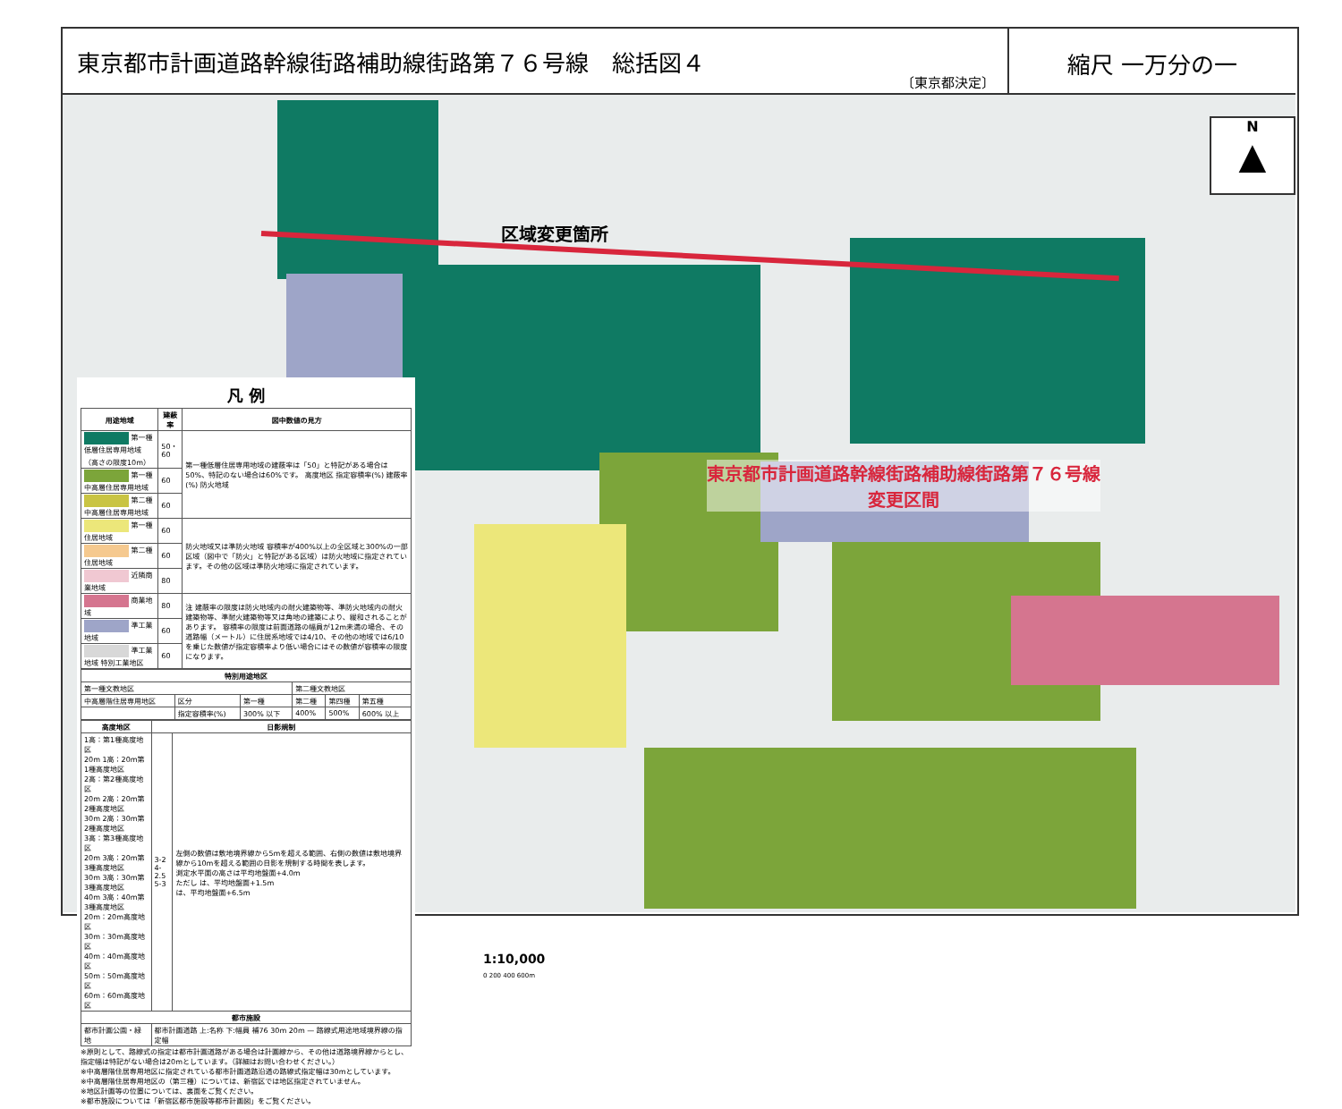東京都市計画道路幹線街路補助線街路第７６号線　総括図４
〔東京都決定〕
縮尺 一万分の一
区域変更箇所
東京都市計画道路幹線街路補助線街路第７６号線
変更区間
1:10,000
0 200 400 600m
N
▲
凡 例
| 用途地域 | 建蔽率 | 図中数値の見方 |
| --- | --- | --- |
| 第一種低層住居専用地域（高さの限度10m） | 50・60 | 第一種低層住居専用地域の建蔽率は「50」と特記がある場合は50%、特記のない場合は60%です。 高度地区 指定容積率(%) 建蔽率(%) 防火地域 |
| 第一種中高層住居専用地域 | 60 | |
| 第二種中高層住居専用地域 | 60 | |
| 第一種住居地域 | 60 | 防火地域又は準防火地域 容積率が400%以上の全区域と300%の一部区域（図中で「防火」と特記がある区域）は防火地域に指定されています。その他の区域は準防火地域に指定されています。 |
| 第二種住居地域 | 60 | |
| 近隣商業地域 | 80 | |
| 商業地域 | 80 | 注 建蔽率の限度は防火地域内の耐火建築物等、準防火地域内の耐火建築物等、準耐火建築物等又は角地の建築により、緩和されることがあります。 容積率の限度は前面道路の幅員が12m未満の場合、その道路幅（メートル）に住居系地域では4/10、その他の地域では6/10を乗じた数値が指定容積率より低い場合にはその数値が容積率の限度になります。 |
| 準工業地域 | 60 | |
| 準工業地域 特別工業地区 | 60 | |
| 特別用途地区 | | | | | |
| --- | --- | --- | --- | --- | --- |
| 第一種文教地区 | | | 第二種文教地区 | | |
| 中高層階住居専用地区 | 区分 | 第一種 | 第二種 | 第四種 | 第五種 |
| | 指定容積率(%) | 300% 以下 | 400% | 500% | 600% 以上 |
| 高度地区 | 日影規制 | |
| --- | --- | --- |
| 1高：第1種高度地区 20m 1高：20m第1種高度地区 2高：第2種高度地区 20m 2高：20m第2種高度地区 30m 2高：30m第2種高度地区 3高：第3種高度地区 20m 3高：20m第3種高度地区 30m 3高：30m第3種高度地区 40m 3高：40m第3種高度地区 20m：20m高度地区 30m：30m高度地区 40m：40m高度地区 50m：50m高度地区 60m：60m高度地区 | 3-2 4-2.5 5-3 | 左側の数値は敷地境界線から5mを超える範囲、右側の数値は敷地境界線から10mを超える範囲の日影を規制する時間を表します。 測定水平面の高さは平均地盤面+4.0m ただし は、平均地盤面+1.5m は、平均地盤面+6.5m |
| 都市施設 | | |
| 都市計画公園・緑地 | 都市計画道路 上:名称 下:幅員 補76 30m 20m — 路線式用途地域境界線の指定幅 | |
※原則として、路線式の指定は都市計画道路がある場合は計画線から、その他は道路境界線からとし、指定幅は特記がない場合は20mとしています。（詳細はお問い合わせください。）
※中高層階住居専用地区に指定されている都市計画道路沿道の路線式指定幅は30mとしています。
※中高層階住居専用地区の（第三種）については、新宿区では地区指定されていません。
※地区計画等の位置については、裏面をご覧ください。
※都市施設については「新宿区都市施設等都市計画図」をご覧ください。